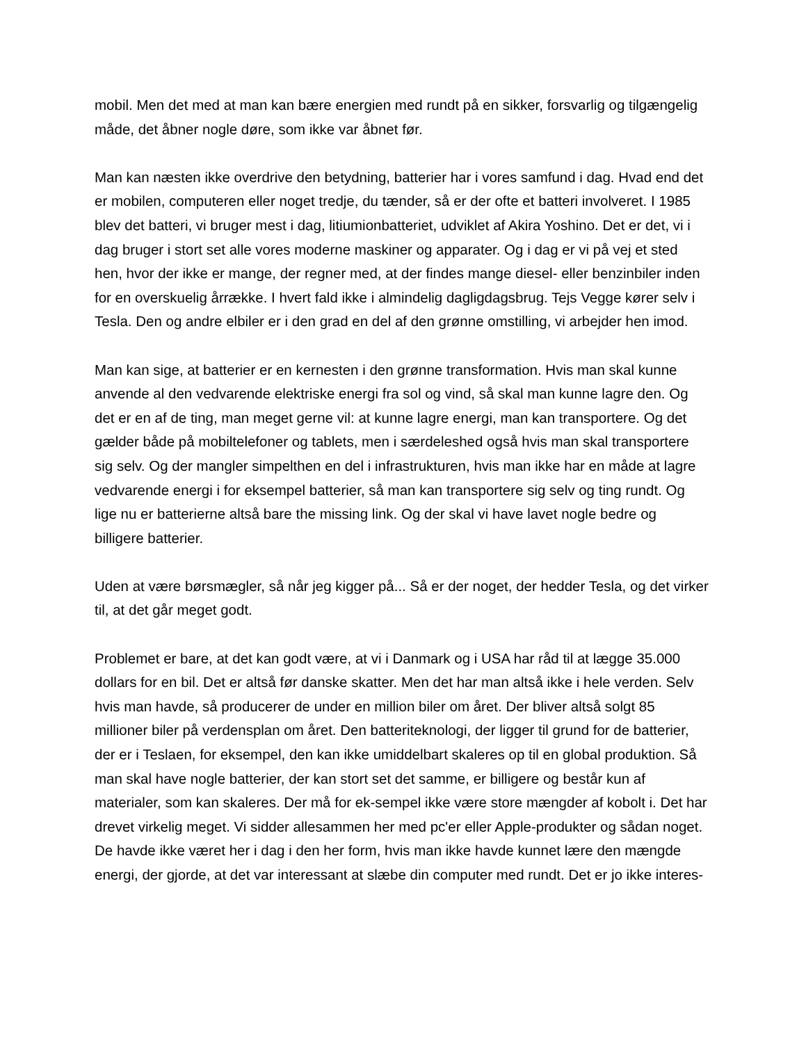mobil. Men det med at man kan bære energien med rundt på en sikker, forsvarlig og tilgængelig måde, det åbner nogle døre, som ikke var åbnet før.
Man kan næsten ikke overdrive den betydning, batterier har i vores samfund i dag. Hvad end det er mobilen, computeren eller noget tredje, du tænder, så er der ofte et batteri involveret. I 1985 blev det batteri, vi bruger mest i dag, litiumionbatteriet, udviklet af Akira Yoshino. Det er det, vi i dag bruger i stort set alle vores moderne maskiner og apparater. Og i dag er vi på vej et sted hen, hvor der ikke er mange, der regner med, at der findes mange diesel- eller benzinbiler inden for en overskuelig årrække. I hvert fald ikke i almindelig dagligdagsbrug. Tejs Vegge kører selv i Tesla. Den og andre elbiler er i den grad en del af den grønne omstilling, vi arbejder hen imod.
Man kan sige, at batterier er en kernesten i den grønne transformation. Hvis man skal kunne anvende al den vedvarende elektriske energi fra sol og vind, så skal man kunne lagre den. Og det er en af de ting, man meget gerne vil: at kunne lagre energi, man kan transportere. Og det gælder både på mobiltelefoner og tablets, men i særdeleshed også hvis man skal transportere sig selv. Og der mangler simpelthen en del i infrastrukturen, hvis man ikke har en måde at lagre vedvarende energi i for eksempel batterier, så man kan transportere sig selv og ting rundt. Og lige nu er batterierne altså bare the missing link. Og der skal vi have lavet nogle bedre og billigere batterier.
Uden at være børsmægler, så når jeg kigger på... Så er der noget, der hedder Tesla, og det virker til, at det går meget godt.
Problemet er bare, at det kan godt være, at vi i Danmark og i USA har råd til at lægge 35.000 dollars for en bil. Det er altså før danske skatter. Men det har man altså ikke i hele verden. Selv hvis man havde, så producerer de under en million biler om året. Der bliver altså solgt 85 millioner biler på verdensplan om året. Den batteriteknologi, der ligger til grund for de batterier, der er i Teslaen, for eksempel, den kan ikke umiddelbart skaleres op til en global produktion. Så man skal have nogle batterier, der kan stort set det samme, er billigere og består kun af materialer, som kan skaleres. Der må for ek-sempel ikke være store mængder af kobolt i. Det har drevet virkelig meget. Vi sidder allesammen her med pc'er eller Apple-produkter og sådan noget. De havde ikke været her i dag i den her form, hvis man ikke havde kunnet lære den mængde energi, der gjorde, at det var interessant at slæbe din computer med rundt. Det er jo ikke interes-